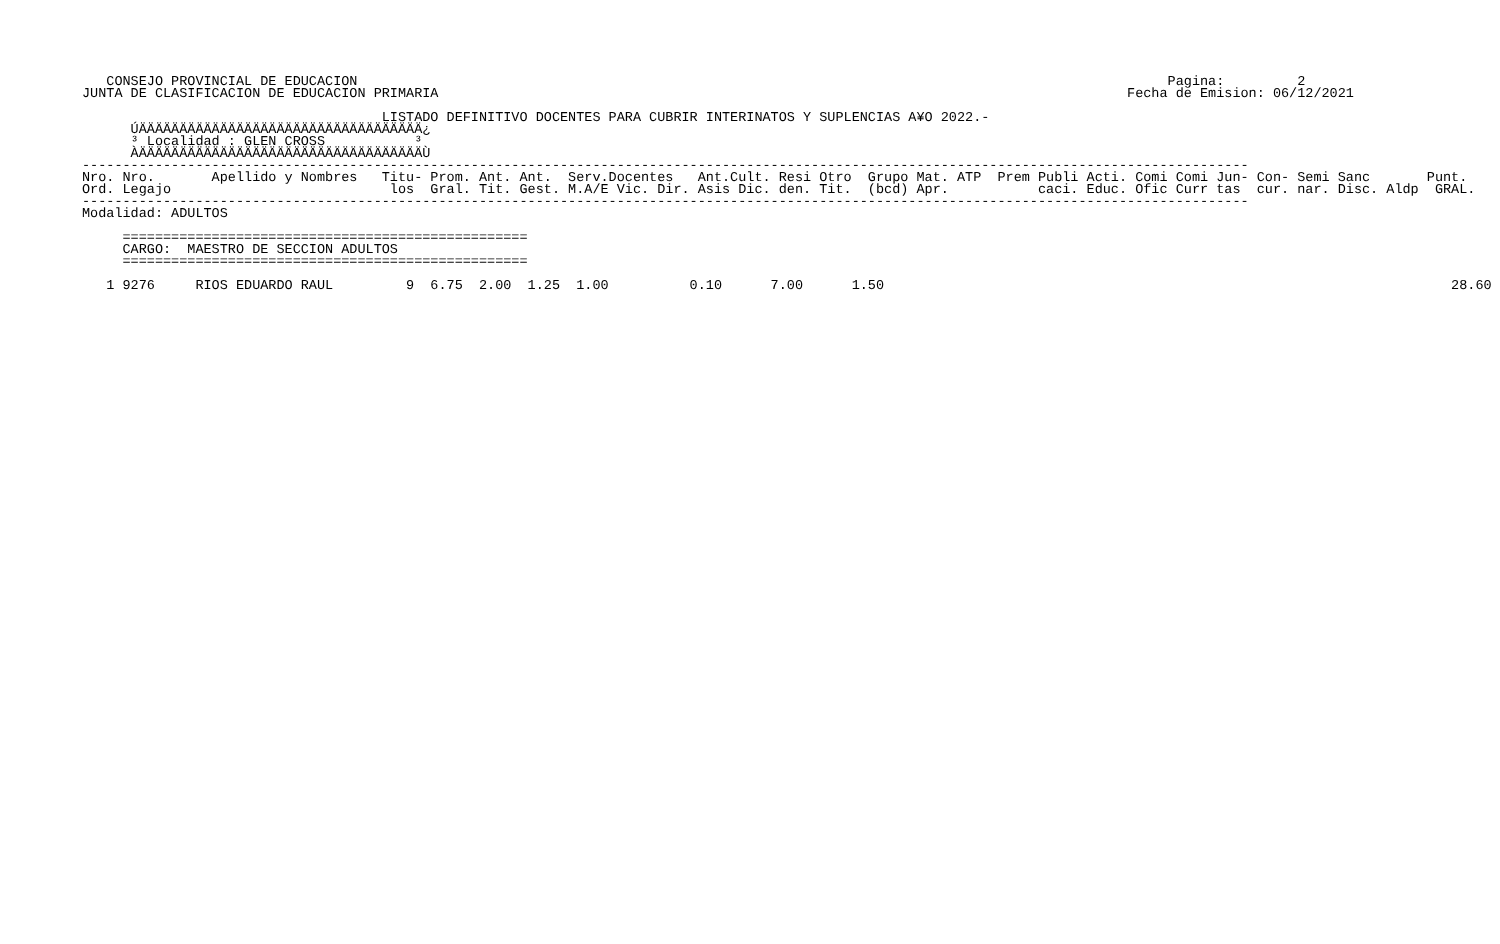CONSEJO PROVINCIAL DE EDUCACION                                                                                                    Pagina:         2
JUNTA DE CLASIFICACION DE EDUCACION PRIMARIA                                                                                     Fecha de Emision: 06/12/2021

                                     LISTADO DEFINITIVO DOCENTES PARA CUBRIR INTERINATOS Y SUPLENCIAS A¥O 2022.-
      ÚÄÄÄÄÄÄÄÄÄÄÄÄÄÄÄÄÄÄÄÄÄÄÄÄÄÄÄÄÄÄÄÄÄÄÄ¿
      ³ Localidad : GLEN CROSS           ³
      ÀÄÄÄÄÄÄÄÄÄÄÄÄÄÄÄÄÄÄÄÄÄÄÄÄÄÄÄÄÄÄÄÄÄÄÄÙ
------------------------------------------------------------------------------------------------------------------------------------------------
Nro. Nro.       Apellido y Nombres   Titu- Prom. Ant. Ant.  Serv.Docentes   Ant.Cult. Resi Otro  Grupo Mat. ATP  Prem Publi Acti. Comi Comi Jun- Con- Semi Sanc       Punt.
Ord. Legajo                           los  Gral. Tit. Gest. M.A/E Vic. Dir. Asis Dic. den. Tit.  (bcd) Apr.           caci. Educ. Ofic Curr tas  cur. nar. Disc. Aldp  GRAL.
------------------------------------------------------------------------------------------------------------------------------------------------
Modalidad: ADULTOS

     ==================================================
     CARGO:  MAESTRO DE SECCION ADULTOS
     ==================================================

   1 9276     RIOS EDUARDO RAUL         9  6.75  2.00  1.25  1.00          0.10      7.00      1.50                                                                      28.60